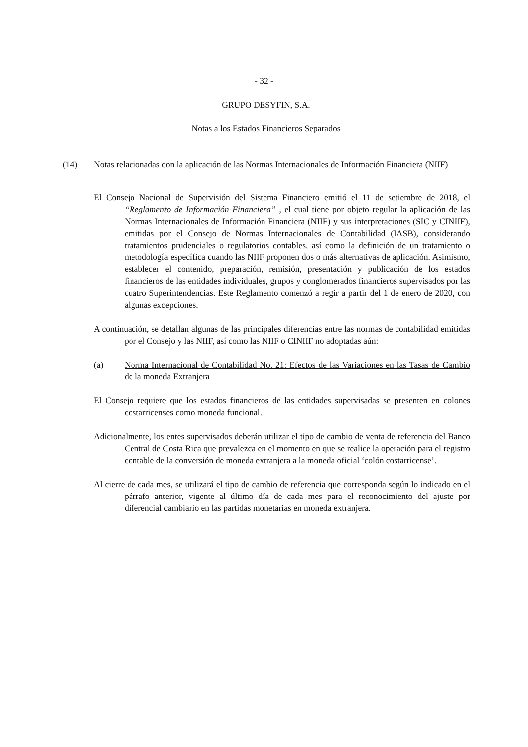- 32 -
GRUPO DESYFIN, S.A.
Notas a los Estados Financieros Separados
(14) Notas relacionadas con la aplicación de las Normas Internacionales de Información Financiera (NIIF)
El Consejo Nacional de Supervisión del Sistema Financiero emitió el 11 de setiembre de 2018, el “Reglamento de Información Financiera” , el cual tiene por objeto regular la aplicación de las Normas Internacionales de Información Financiera (NIIF) y sus interpretaciones (SIC y CINIIF), emitidas por el Consejo de Normas Internacionales de Contabilidad (IASB), considerando tratamientos prudenciales o regulatorios contables, así como la definición de un tratamiento o metodología específica cuando las NIIF proponen dos o más alternativas de aplicación. Asimismo, establecer el contenido, preparación, remisión, presentación y publicación de los estados financieros de las entidades individuales, grupos y conglomerados financieros supervisados por las cuatro Superintendencias. Este Reglamento comenzó a regir a partir del 1 de enero de 2020, con algunas excepciones.
A continuación, se detallan algunas de las principales diferencias entre las normas de contabilidad emitidas por el Consejo y las NIIF, así como las NIIF o CINIIF no adoptadas aún:
(a) Norma Internacional de Contabilidad No. 21: Efectos de las Variaciones en las Tasas de Cambio de la moneda Extranjera
El Consejo requiere que los estados financieros de las entidades supervisadas se presenten en colones costarricenses como moneda funcional.
Adicionalmente, los entes supervisados deberán utilizar el tipo de cambio de venta de referencia del Banco Central de Costa Rica que prevalezca en el momento en que se realice la operación para el registro contable de la conversión de moneda extranjera a la moneda oficial ‘colón costarricense’.
Al cierre de cada mes, se utilizará el tipo de cambio de referencia que corresponda según lo indicado en el párrafo anterior, vigente al último día de cada mes para el reconocimiento del ajuste por diferencial cambiario en las partidas monetarias en moneda extranjera.